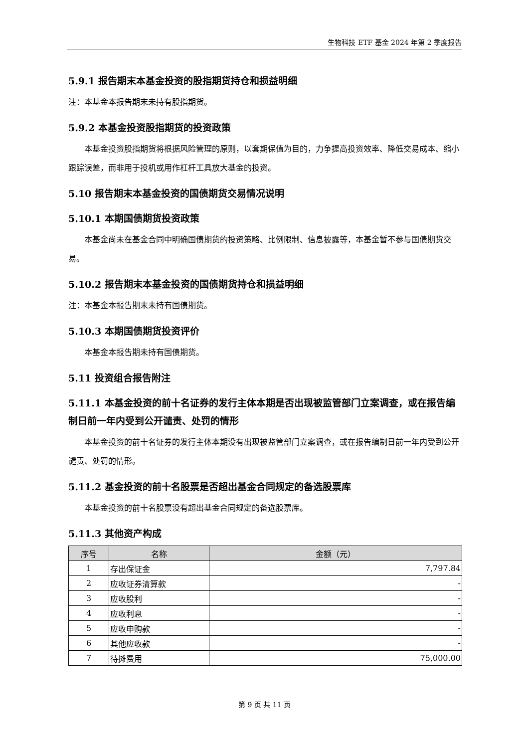生物科技 ETF 基金 2024 年第 2 季度报告
5.9.1 报告期末本基金投资的股指期货持仓和损益明细
注：本基金本报告期末未持有股指期货。
5.9.2 本基金投资股指期货的投资政策
本基金投资股指期货将根据风险管理的原则，以套期保值为目的，力争提高投资效率、降低交易成本、缩小跟踪误差，而非用于投机或用作杠杆工具放大基金的投资。
5.10 报告期末本基金投资的国债期货交易情况说明
5.10.1 本期国债期货投资政策
本基金尚未在基金合同中明确国债期货的投资策略、比例限制、信息披露等，本基金暂不参与国债期货交易。
5.10.2 报告期末本基金投资的国债期货持仓和损益明细
注：本基金本报告期末未持有国债期货。
5.10.3 本期国债期货投资评价
本基金本报告期未持有国债期货。
5.11 投资组合报告附注
5.11.1 本基金投资的前十名证券的发行主体本期是否出现被监管部门立案调查，或在报告编制日前一年内受到公开谴责、处罚的情形
本基金投资的前十名证券的发行主体本期没有出现被监管部门立案调查，或在报告编制日前一年内受到公开谴责、处罚的情形。
5.11.2 基金投资的前十名股票是否超出基金合同规定的备选股票库
本基金投资的前十名股票没有超出基金合同规定的备选股票库。
5.11.3 其他资产构成
| 序号 | 名称 | 金额（元） |
| --- | --- | --- |
| 1 | 存出保证金 | 7,797.84 |
| 2 | 应收证券清算款 | - |
| 3 | 应收股利 | - |
| 4 | 应收利息 | - |
| 5 | 应收申购款 | - |
| 6 | 其他应收款 | - |
| 7 | 待摊费用 | 75,000.00 |
第 9 页 共 11 页